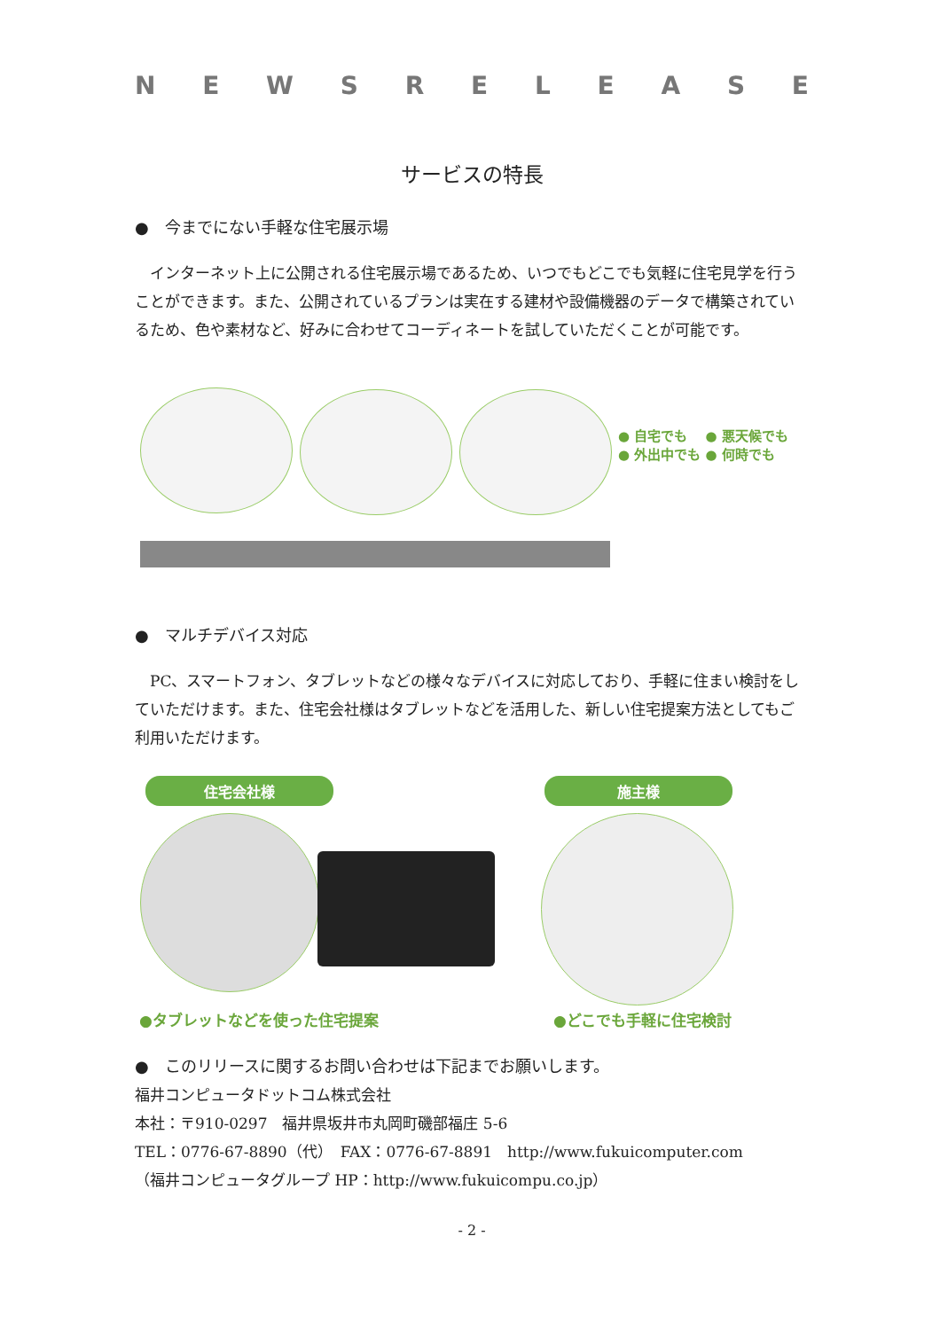NEWSRELEASE
サービスの特長
●　今までにない手軽な住宅展示場
　インターネット上に公開される住宅展示場であるため、いつでもどこでも気軽に住宅見学を行うことができます。また、公開されているプランは実在する建材や設備機器のデータで構築されているため、色や素材など、好みに合わせてコーディネートを試していただくことが可能です。
● 自宅でも　 ● 悪天候でも
● 外出中でも ● 何時でも
●　マルチデバイス対応
　PC、スマートフォン、タブレットなどの様々なデバイスに対応しており、手軽に住まい検討をしていただけます。また、住宅会社様はタブレットなどを活用した、新しい住宅提案方法としてもご利用いただけます。
住宅会社様 施主様
●タブレットなどを使った住宅提案 ●どこでも手軽に住宅検討
●　このリリースに関するお問い合わせは下記までお願いします。
福井コンピュータドットコム株式会社
本社：〒910-0297　福井県坂井市丸岡町磯部福庄 5-6
TEL：0776-67-8890（代）　FAX：0776-67-8891　http://www.fukuicomputer.com
（福井コンピュータグループ HP：http://www.fukuicompu.co.jp）
- 2 -